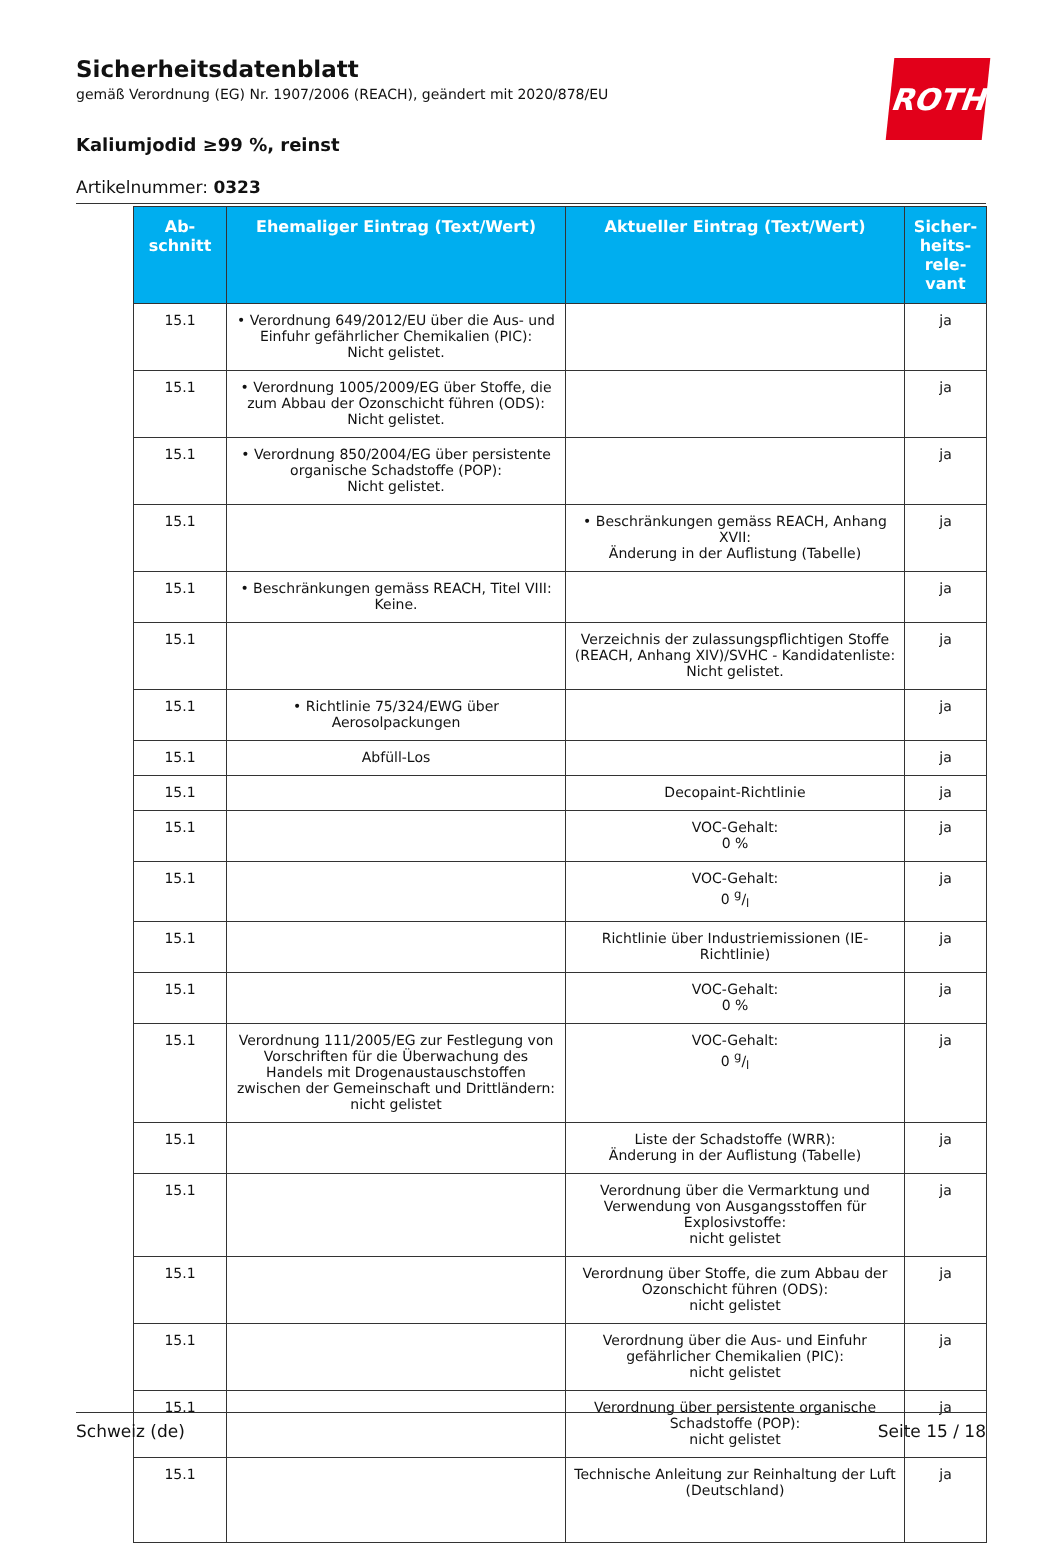ROTH
Sicherheitsdatenblatt
gemäß Verordnung (EG) Nr. 1907/2006 (REACH), geändert mit 2020/878/EU
Kaliumjodid ≥99 %, reinst
Artikelnummer: 0323
| Ab- schnitt | Ehemaliger Eintrag (Text/Wert) | Aktueller Eintrag (Text/Wert) | Sicher- heits- rele- vant |
| --- | --- | --- | --- |
| 15.1 | • Verordnung 649/2012/EU über die Aus- und Einfuhr gefährlicher Chemikalien (PIC): Nicht gelistet. | | ja |
| 15.1 | • Verordnung 1005/2009/EG über Stoffe, die zum Abbau der Ozonschicht führen (ODS): Nicht gelistet. | | ja |
| 15.1 | • Verordnung 850/2004/EG über persistente organische Schadstoffe (POP): Nicht gelistet. | | ja |
| 15.1 | | • Beschränkungen gemäss REACH, Anhang XVII: Änderung in der Auflistung (Tabelle) | ja |
| 15.1 | • Beschränkungen gemäss REACH, Titel VIII: Keine. | | ja |
| 15.1 | | Verzeichnis der zulassungspflichtigen Stoffe (REACH, Anhang XIV)/SVHC - Kandidatenliste: Nicht gelistet. | ja |
| 15.1 | • Richtlinie 75/324/EWG über Aerosolpackungen | | ja |
| 15.1 | Abfüll-Los | | ja |
| 15.1 | | Decopaint-Richtlinie | ja |
| 15.1 | | VOC-Gehalt: 0 % | ja |
| 15.1 | | VOC-Gehalt: 0 g/l | ja |
| 15.1 | | Richtlinie über Industriemissionen (IE-Richtlinie) | ja |
| 15.1 | | VOC-Gehalt: 0 % | ja |
| 15.1 | Verordnung 111/2005/EG zur Festlegung von Vorschriften für die Überwachung des Handels mit Drogenaustauschstoffen zwischen der Gemeinschaft und Drittländern: nicht gelistet | VOC-Gehalt: 0 g/l | ja |
| 15.1 | | Liste der Schadstoffe (WRR): Änderung in der Auflistung (Tabelle) | ja |
| 15.1 | | Verordnung über die Vermarktung und Verwendung von Ausgangsstoffen für Explosivstoffe: nicht gelistet | ja |
| 15.1 | | Verordnung über Stoffe, die zum Abbau der Ozonschicht führen (ODS): nicht gelistet | ja |
| 15.1 | | Verordnung über die Aus- und Einfuhr gefährlicher Chemikalien (PIC): nicht gelistet | ja |
| 15.1 | | Verordnung über persistente organische Schadstoffe (POP): nicht gelistet | ja |
| 15.1 | | Technische Anleitung zur Reinhaltung der Luft (Deutschland) | ja |
Schweiz (de) Seite 15 / 18